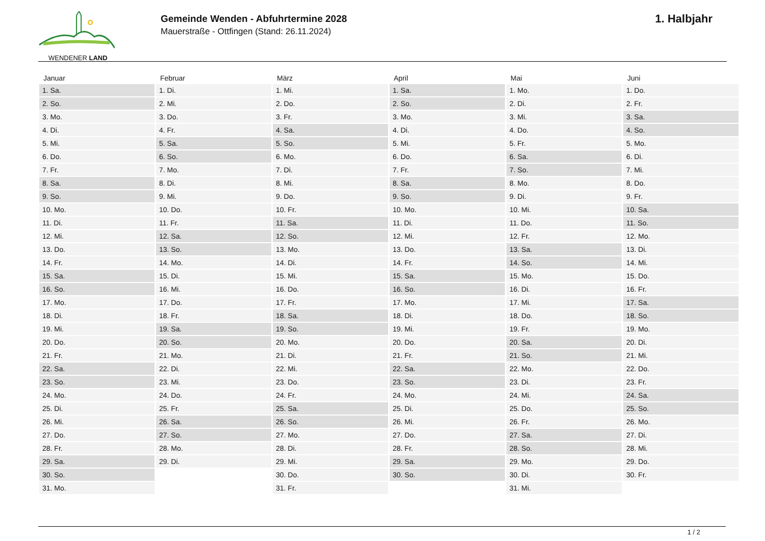WENDENER LAND
Gemeinde Wenden - Abfuhrtermine 2028
Mauerstraße - Ottfingen (Stand: 26.11.2024)
1. Halbjahr
| Januar | Februar | März | April | Mai | Juni |
| --- | --- | --- | --- | --- | --- |
| 1. Sa. | 1. Di. | 1. Mi. | 1. Sa. | 1. Mo. | 1. Do. |
| 2. So. | 2. Mi. | 2. Do. | 2. So. | 2. Di. | 2. Fr. |
| 3. Mo. | 3. Do. | 3. Fr. | 3. Mo. | 3. Mi. | 3. Sa. |
| 4. Di. | 4. Fr. | 4. Sa. | 4. Di. | 4. Do. | 4. So. |
| 5. Mi. | 5. Sa. | 5. So. | 5. Mi. | 5. Fr. | 5. Mo. |
| 6. Do. | 6. So. | 6. Mo. | 6. Do. | 6. Sa. | 6. Di. |
| 7. Fr. | 7. Mo. | 7. Di. | 7. Fr. | 7. So. | 7. Mi. |
| 8. Sa. | 8. Di. | 8. Mi. | 8. Sa. | 8. Mo. | 8. Do. |
| 9. So. | 9. Mi. | 9. Do. | 9. So. | 9. Di. | 9. Fr. |
| 10. Mo. | 10. Do. | 10. Fr. | 10. Mo. | 10. Mi. | 10. Sa. |
| 11. Di. | 11. Fr. | 11. Sa. | 11. Di. | 11. Do. | 11. So. |
| 12. Mi. | 12. Sa. | 12. So. | 12. Mi. | 12. Fr. | 12. Mo. |
| 13. Do. | 13. So. | 13. Mo. | 13. Do. | 13. Sa. | 13. Di. |
| 14. Fr. | 14. Mo. | 14. Di. | 14. Fr. | 14. So. | 14. Mi. |
| 15. Sa. | 15. Di. | 15. Mi. | 15. Sa. | 15. Mo. | 15. Do. |
| 16. So. | 16. Mi. | 16. Do. | 16. So. | 16. Di. | 16. Fr. |
| 17. Mo. | 17. Do. | 17. Fr. | 17. Mo. | 17. Mi. | 17. Sa. |
| 18. Di. | 18. Fr. | 18. Sa. | 18. Di. | 18. Do. | 18. So. |
| 19. Mi. | 19. Sa. | 19. So. | 19. Mi. | 19. Fr. | 19. Mo. |
| 20. Do. | 20. So. | 20. Mo. | 20. Do. | 20. Sa. | 20. Di. |
| 21. Fr. | 21. Mo. | 21. Di. | 21. Fr. | 21. So. | 21. Mi. |
| 22. Sa. | 22. Di. | 22. Mi. | 22. Sa. | 22. Mo. | 22. Do. |
| 23. So. | 23. Mi. | 23. Do. | 23. So. | 23. Di. | 23. Fr. |
| 24. Mo. | 24. Do. | 24. Fr. | 24. Mo. | 24. Mi. | 24. Sa. |
| 25. Di. | 25. Fr. | 25. Sa. | 25. Di. | 25. Do. | 25. So. |
| 26. Mi. | 26. Sa. | 26. So. | 26. Mi. | 26. Fr. | 26. Mo. |
| 27. Do. | 27. So. | 27. Mo. | 27. Do. | 27. Sa. | 27. Di. |
| 28. Fr. | 28. Mo. | 28. Di. | 28. Fr. | 28. So. | 28. Mi. |
| 29. Sa. | 29. Di. | 29. Mi. | 29. Sa. | 29. Mo. | 29. Do. |
| 30. So. | | 30. Do. | 30. So. | 30. Di. | 30. Fr. |
| 31. Mo. | | 31. Fr. | | 31. Mi. | |
1 / 2